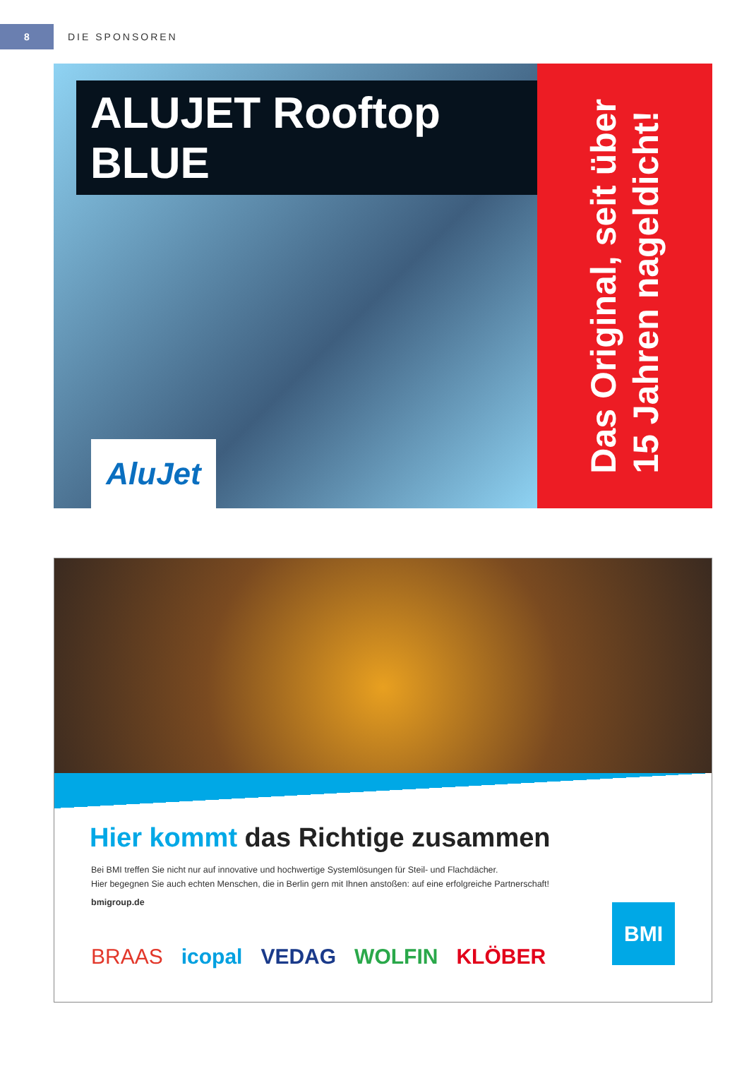8
DIE SPONSOREN
ALUJET Rooftop BLUE
AluJet
Das Original, seit über
15 Jahren nageldicht!
Hier kommt das Richtige zusammen
Bei BMI treffen Sie nicht nur auf innovative und hochwertige Systemlösungen für Steil- und Flachdächer.
Hier begegnen Sie auch echten Menschen, die in Berlin gern mit Ihnen anstoßen: auf eine erfolgreiche Partnerschaft!
bmigroup.de
BRAAS icopal VEDAG WOLFIN KLÖBER
BMI